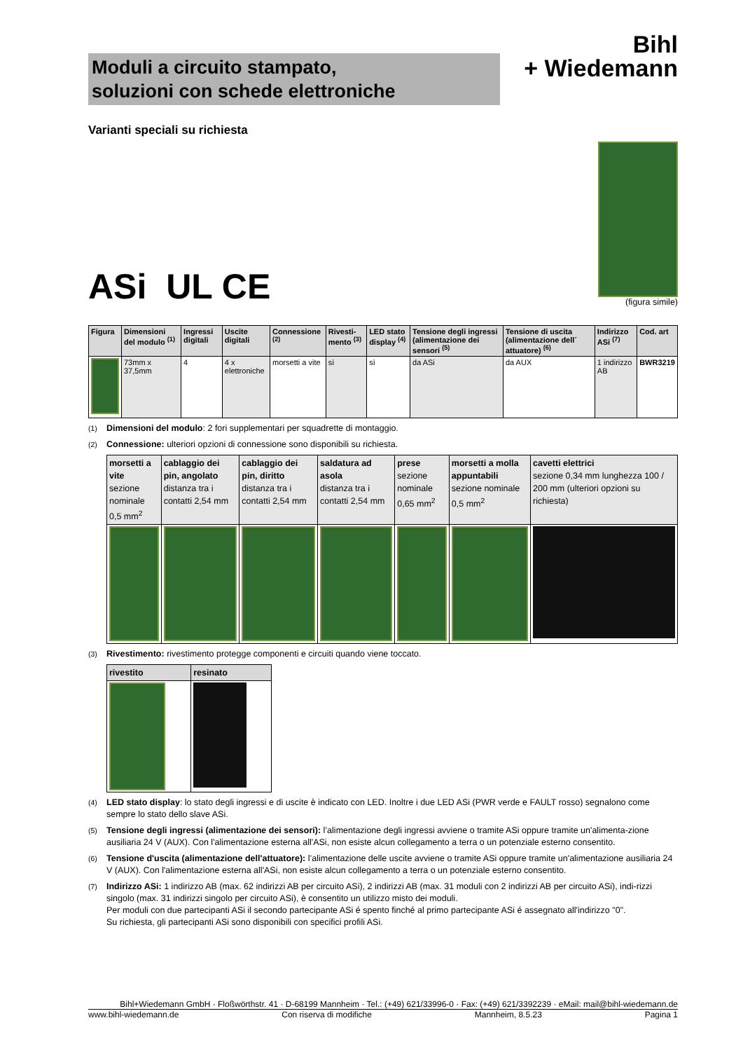Moduli a circuito stampato,
soluzioni con schede elettroniche
Bihl
+ Wiedemann
Varianti speciali su richiesta
ASi UL CE
(figura simile)
| Figura | Dimensioni del modulo <sup>(1)</sup> | Ingressi digitali | Uscite digitali | Connessione <sup>(2)</sup> | Rivesti-mento <sup>(3)</sup> | LED stato display <sup>(4)</sup> | Tensione degli ingressi (alimentazione dei sensori <sup>(5)</sup> | Tensione di uscita (alimentazione dell´ attuatore) <sup>(6)</sup> | Indirizzo ASi <sup>(7)</sup> | Cod. art |
| --- | --- | --- | --- | --- | --- | --- | --- | --- | --- | --- |
| | 73mm x 37,5mm | 4 | 4 x elettroniche | morsetti a vite | sì | sì | da ASi | da AUX | 1 indirizzo AB | BWR3219 |
<sup>(1)</sup> Dimensioni del modulo: 2 fori supplementari per squadrette di montaggio.
<sup>(2)</sup> Connessione: ulteriori opzioni di connessione sono disponibili su richiesta.
| morsetti a vite sezione nominale 0,5 mm<sup>2</sup> | cablaggio dei pin, angolato distanza tra i contatti 2,54 mm | cablaggio dei pin, diritto distanza tra i contatti 2,54 mm | saldatura ad asola distanza tra i contatti 2,54 mm | prese sezione nominale 0,65 mm<sup>2</sup> | morsetti a molla appuntabili sezione nominale 0,5 mm<sup>2</sup> | cavetti elettrici sezione 0,34 mm lunghezza 100 / 200 mm (ulteriori opzioni su richiesta) |
<sup>(3)</sup> Rivestimento: rivestimento protegge componenti e circuiti quando viene toccato.
| rivestito | resinato |
| --- | --- |
<sup>(4)</sup> LED stato display: lo stato degli ingressi e di uscite è indicato con LED. Inoltre i due LED ASi (PWR verde e FAULT rosso) segnalono come sempre lo stato dello slave ASi.
<sup>(5)</sup> Tensione degli ingressi (alimentazione dei sensori): l’alimentazione degli ingressi avviene o tramite ASi oppure tramite un'alimenta-zione ausiliaria 24 V (AUX). Con l'alimentazione esterna all'ASi, non esiste alcun collegamento a terra o un potenziale esterno consentito.
<sup>(6)</sup> Tensione d'uscita (alimentazione dell'attuatore): l’alimentazione delle uscite avviene o tramite ASi oppure tramite un'alimentazione ausiliaria 24 V (AUX). Con l'alimentazione esterna all'ASi, non esiste alcun collegamento a terra o un potenziale esterno consentito.
<sup>(7)</sup> Indirizzo ASi: 1 indirizzo AB (max. 62 indirizzi AB per circuito ASi), 2 indirizzi AB (max. 31 moduli con 2 indirizzi AB per circuito ASi), indi-rizzi singolo (max. 31 indirizzi singolo per circuito ASi), è consentito un utilizzo misto dei moduli.
Per moduli con due partecipanti ASi il secondo partecipante ASi é spento finché al primo partecipante ASi é assegnato all'indirizzo "0".
Su richiesta, gli partecipanti ASi sono disponibili con specifici profili ASi.
Bihl+Wiedemann GmbH · Floßwörthstr. 41 · D-68199 Mannheim · Tel.: (+49) 621/33996-0 · Fax: (+49) 621/3392239 · eMail: mail@bihl-wiedemann.de
www.bihl-wiedemann.de Con riserva di modifiche Mannheim, 8.5.23 Pagina 1